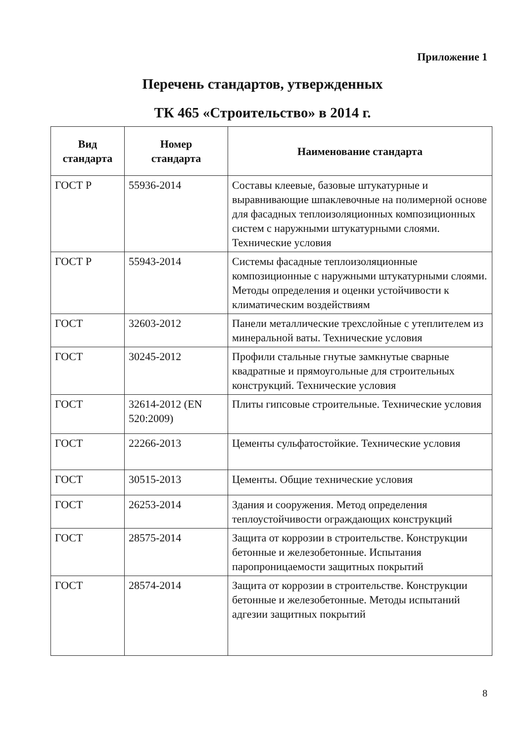Приложение 1
Перечень стандартов, утвержденных
ТК 465 «Строительство» в 2014 г.
| Вид стандарта | Номер стандарта | Наименование стандарта |
| --- | --- | --- |
| ГОСТ Р | 55936-2014 | Составы клеевые, базовые штукатурные и выравнивающие шпаклевочные на полимерной основе для фасадных теплоизоляционных композиционных систем с наружными штукатурными слоями. Технические условия |
| ГОСТ Р | 55943-2014 | Системы фасадные теплоизоляционные композиционные с наружными штукатурными слоями. Методы определения и оценки устойчивости к климатическим воздействиям |
| ГОСТ | 32603-2012 | Панели металлические трехслойные с утеплителем из минеральной ваты. Технические условия |
| ГОСТ | 30245-2012 | Профили стальные гнутые замкнутые сварные квадратные и прямоугольные для строительных конструкций. Технические условия |
| ГОСТ | 32614-2012 (EN 520:2009) | Плиты гипсовые строительные. Технические условия |
| ГОСТ | 22266-2013 | Цементы сульфатостойкие. Технические условия |
| ГОСТ | 30515-2013 | Цементы. Общие технические условия |
| ГОСТ | 26253-2014 | Здания и сооружения. Метод определения теплоустойчивости ограждающих конструкций |
| ГОСТ | 28575-2014 | Защита от коррозии в строительстве. Конструкции бетонные и железобетонные. Испытания паропроницаемости защитных покрытий |
| ГОСТ | 28574-2014 | Защита от коррозии в строительстве. Конструкции бетонные и железобетонные. Методы испытаний адгезии защитных покрытий |
8